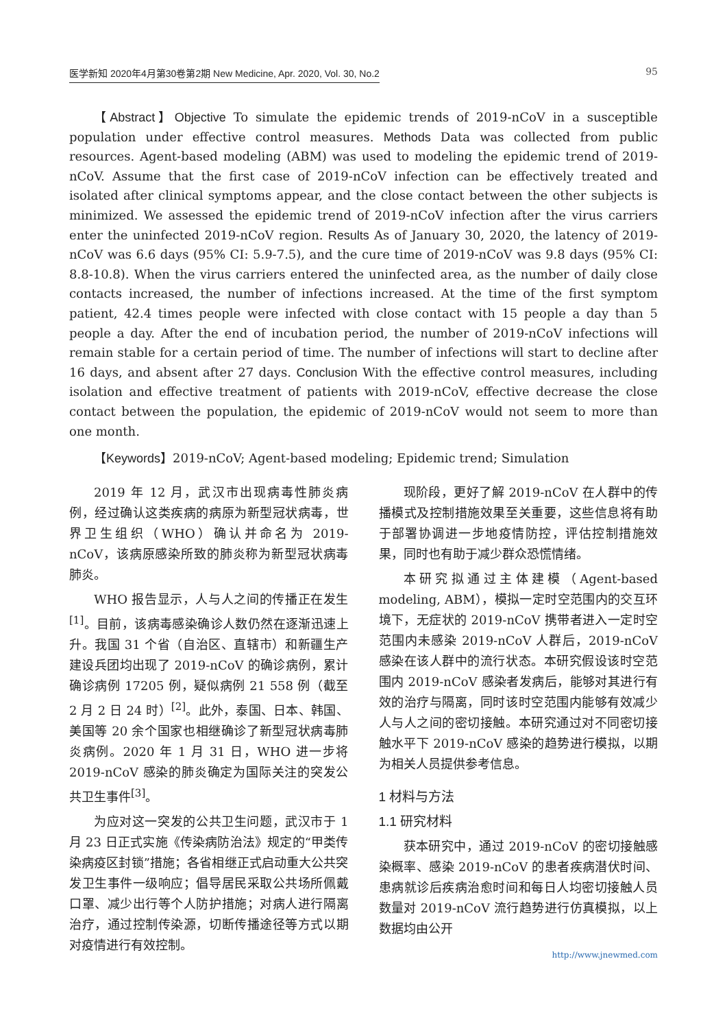医学新知 2020年4月第30卷第2期 New Medicine, Apr. 2020, Vol. 30, No.2 95
【Abstract】Objective To simulate the epidemic trends of 2019-nCoV in a susceptible population under effective control measures. Methods Data was collected from public resources. Agent-based modeling (ABM) was used to modeling the epidemic trend of 2019-nCoV. Assume that the first case of 2019-nCoV infection can be effectively treated and isolated after clinical symptoms appear, and the close contact between the other subjects is minimized. We assessed the epidemic trend of 2019-nCoV infection after the virus carriers enter the uninfected 2019-nCoV region. Results As of January 30, 2020, the latency of 2019-nCoV was 6.6 days (95% CI: 5.9-7.5), and the cure time of 2019-nCoV was 9.8 days (95% CI: 8.8-10.8). When the virus carriers entered the uninfected area, as the number of daily close contacts increased, the number of infections increased. At the time of the first symptom patient, 42.4 times people were infected with close contact with 15 people a day than 5 people a day. After the end of incubation period, the number of 2019-nCoV infections will remain stable for a certain period of time. The number of infections will start to decline after 16 days, and absent after 27 days. Conclusion With the effective control measures, including isolation and effective treatment of patients with 2019-nCoV, effective decrease the close contact between the population, the epidemic of 2019-nCoV would not seem to more than one month.
【Keywords】2019-nCoV; Agent-based modeling; Epidemic trend; Simulation
2019 年 12 月，武汉市出现病毒性肺炎病例，经过确认这类疾病的病原为新型冠状病毒，世界卫生组织（WHO）确认并命名为 2019-nCoV，该病原感染所致的肺炎称为新型冠状病毒肺炎。
WHO 报告显示，人与人之间的传播正在发生<sup>[1]</sup>。目前，该病毒感染确诊人数仍然在逐渐迅速上升。我国 31 个省（自治区、直辖市）和新疆生产建设兵团均出现了 2019-nCoV 的确诊病例，累计确诊病例 17205 例，疑似病例 21 558 例（截至 2 月 2 日 24 时）<sup>[2]</sup>。此外，泰国、日本、韩国、美国等 20 余个国家也相继确诊了新型冠状病毒肺炎病例。2020 年 1 月 31 日，WHO 进一步将 2019-nCoV 感染的肺炎确定为国际关注的突发公共卫生事件<sup>[3]</sup>。
为应对这一突发的公共卫生问题，武汉市于 1 月 23 日正式实施《传染病防治法》规定的“甲类传染病疫区封锁”措施；各省相继正式启动重大公共突发卫生事件一级响应；倡导居民采取公共场所佩戴口罩、减少出行等个人防护措施；对病人进行隔离治疗，通过控制传染源，切断传播途径等方式以期对疫情进行有效控制。
现阶段，更好了解 2019-nCoV 在人群中的传播模式及控制措施效果至关重要，这些信息将有助于部署协调进一步地疫情防控，评估控制措施效果，同时也有助于减少群众恐慌情绪。
本研究拟通过主体建模（Agent-based modeling, ABM），模拟一定时空范围内的交互环境下，无症状的 2019-nCoV 携带者进入一定时空范围内未感染 2019-nCoV 人群后，2019-nCoV 感染在该人群中的流行状态。本研究假设该时空范围内 2019-nCoV 感染者发病后，能够对其进行有效的治疗与隔离，同时该时空范围内能够有效减少人与人之间的密切接触。本研究通过对不同密切接触水平下 2019-nCoV 感染的趋势进行模拟，以期为相关人员提供参考信息。
1 材料与方法
1.1 研究材料
获本研究中，通过 2019-nCoV 的密切接触感染概率、感染 2019-nCoV 的患者疾病潜伏时间、患病就诊后疾病治愈时间和每日人均密切接触人员数量对 2019-nCoV 流行趋势进行仿真模拟，以上数据均由公开
http://www.jnewmed.com